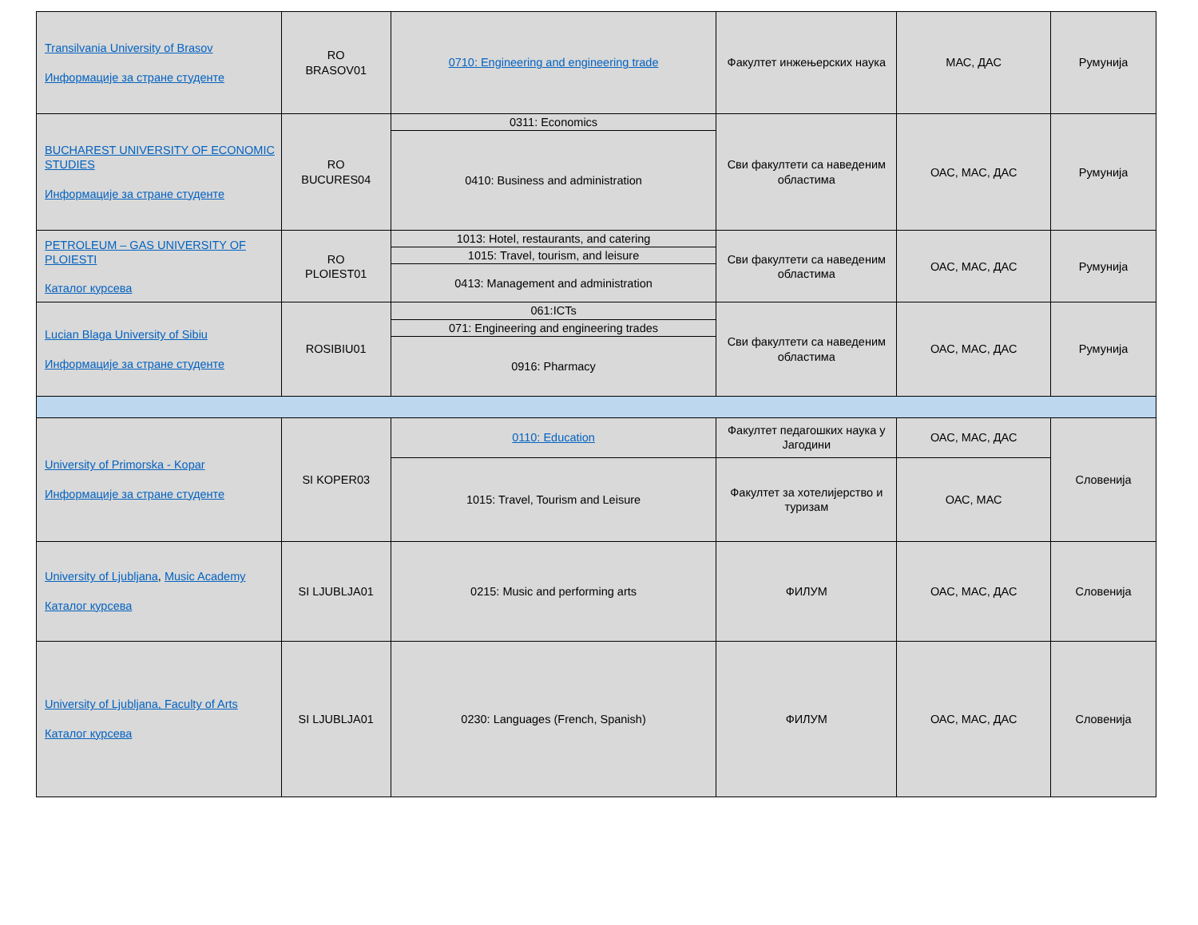| Transilvania University of Brasov Информације за стране студенте | RO BRASOV01 | 0710: Engineering and engineering trade | Факултет инжењерских наука | МАС, ДАС | Румунија |
| BUCHAREST UNIVERSITY OF ECONOMIC STUDIES Информације за стране студенте | RO BUCURES04 | 0311: Economics | Сви факултети са наведеним областима | ОАС, МАС, ДАС | Румунија |
| | | 0410: Business and administration | | | |
| PETROLEUM – GAS UNIVERSITY OF PLOIESTI Каталог курсева | RO PLOIEST01 | 1013: Hotel, restaurants, and catering | Сви факултети са наведеним областима | ОАС, МАС, ДАС | Румунија |
| | | 1015: Travel, tourism, and leisure | | | |
| | | 0413: Management and administration | | | |
| Lucian Blaga University of Sibiu Информације за стране студенте | ROSIBIU01 | 061:ICTs | Сви факултети са наведеним областима | ОАС, МАС, ДАС | Румунија |
| | | 071: Engineering and engineering trades | | | |
| | | 0916: Pharmacy | | | |
| University of Primorska - Kopar Информације за стране студенте | SI KOPER03 | 0110: Education | Факултет педагошких наука у Јагодини | ОАС, МАС, ДАС | Словенија |
| | | 1015: Travel, Tourism and Leisure | Факултет за хотелијерство и туризам | ОАС, МАС | |
| University of Ljubljana , Music Academy Каталог курсева | SI LJUBLJA01 | 0215: Music and performing arts | ФИЛУМ | ОАС, МАС, ДАС | Словенија |
| University of Ljubljana, Faculty of Arts Каталог курсева | SI LJUBLJA01 | 0230: Languages (French, Spanish) | ФИЛУМ | ОАС, МАС, ДАС | Словенија |